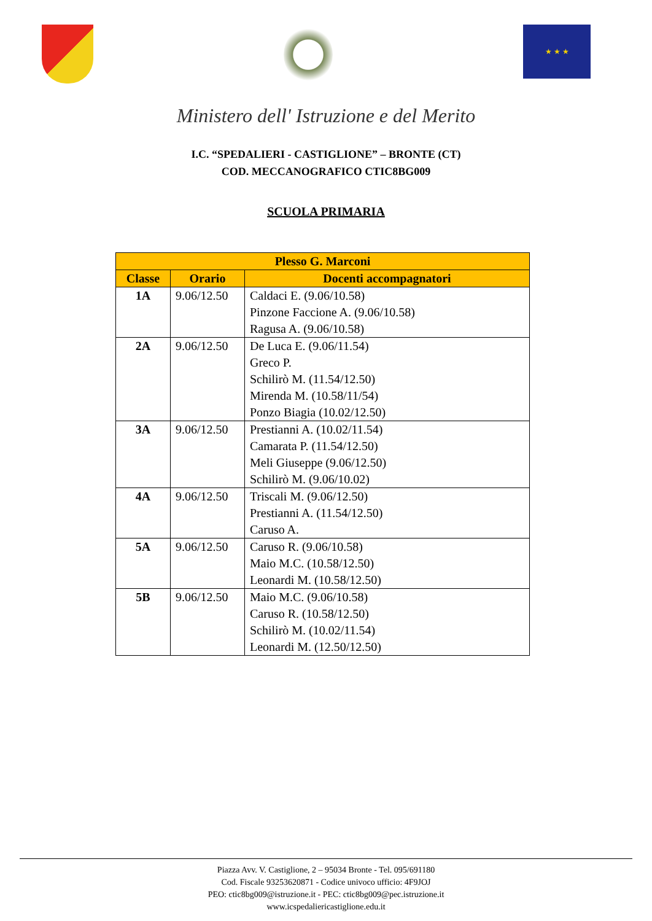★ ★ ★
Ministero dell' Istruzione e del Merito
I.C. “SPEDALIERI - CASTIGLIONE” – BRONTE (CT)
COD. MECCANOGRAFICO CTIC8BG009
SCUOLA PRIMARIA
| Plesso G. Marconi | | |
| --- | --- | --- |
| Classe | Orario | Docenti accompagnatori |
| 1A | 9.06/12.50 | Caldaci E. (9.06/10.58) Pinzone Faccione A. (9.06/10.58) Ragusa A. (9.06/10.58) |
| 2A | 9.06/12.50 | De Luca E. (9.06/11.54) Greco P. Schilirò M. (11.54/12.50) Mirenda M. (10.58/11/54) Ponzo Biagia (10.02/12.50) |
| 3A | 9.06/12.50 | Prestianni A. (10.02/11.54) Camarata P. (11.54/12.50) Meli Giuseppe (9.06/12.50) Schilirò M. (9.06/10.02) |
| 4A | 9.06/12.50 | Triscali M. (9.06/12.50) Prestianni A. (11.54/12.50) Caruso A. |
| 5A | 9.06/12.50 | Caruso R. (9.06/10.58) Maio M.C. (10.58/12.50) Leonardi M. (10.58/12.50) |
| 5B | 9.06/12.50 | Maio M.C. (9.06/10.58) Caruso R. (10.58/12.50) Schilirò M. (10.02/11.54) Leonardi M. (12.50/12.50) |
Piazza Avv. V. Castiglione, 2 – 95034 Bronte - Tel. 095/691180
Cod. Fiscale 93253620871 - Codice univoco ufficio: 4F9JOJ
PEO: ctic8bg009@istruzione.it - PEC: ctic8bg009@pec.istruzione.it
www.icspedaliericastiglione.edu.it